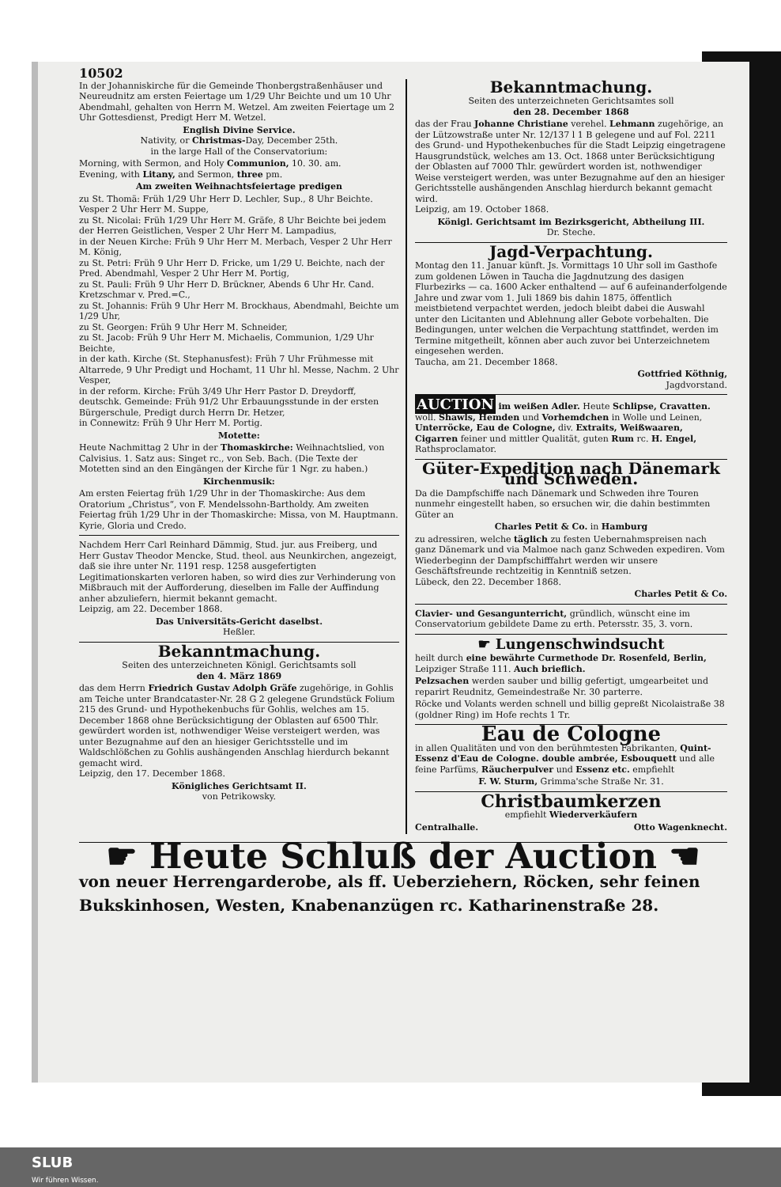10502
In der Johanniskirche für die Gemeinde Thonbergstraßenhäuser und Neureudnitz am ersten Feiertage um 1/29 Uhr Beichte und um 10 Uhr Abendmahl, gehalten von Herrn M. Wetzel. Am zweiten Feiertage um 2 Uhr Gottesdienst, Predigt Herr M. Wetzel.
English Divine Service.
Nativity, or Christmas-Day, December 25th.
in the large Hall of the Conservatorium:
Morning, with Sermon, and Holy Communion, 10. 30. am.
Evening, with Litany, and Sermon, three pm.
Am zweiten Weihnachtsfeiertage predigen
zu St. Thomä: Früh 1/29 Uhr Herr D. Lechler, Sup., 8 Uhr Beichte. Vesper 2 Uhr Herr M. Suppe,
zu St. Nicolai: Früh 1/29 Uhr Herr M. Gräfe, 8 Uhr Beichte bei jedem der Herren Geistlichen, Vesper 2 Uhr Herr M. Lampadius,
in der Neuen Kirche: Früh 9 Uhr Herr M. Merbach, Vesper 2 Uhr Herr M. König,
zu St. Petri: Früh 9 Uhr Herr D. Fricke, um 1/29 U. Beichte, nach der Pred. Abendmahl, Vesper 2 Uhr Herr M. Portig,
zu St. Pauli: Früh 9 Uhr Herr D. Brückner, Abends 6 Uhr Hr. Cand. Kretzschmar v. Pred.=C.,
zu St. Johannis: Früh 9 Uhr Herr M. Brockhaus, Abendmahl, Beichte um 1/29 Uhr,
zu St. Georgen: Früh 9 Uhr Herr M. Schneider,
zu St. Jacob: Früh 9 Uhr Herr M. Michaelis, Communion, 1/29 Uhr Beichte,
in der kath. Kirche (St. Stephanusfest): Früh 7 Uhr Frühmesse mit Altarrede, 9 Uhr Predigt und Hochamt, 11 Uhr hl. Messe, Nachm. 2 Uhr Vesper,
in der reform. Kirche: Früh 3/49 Uhr Herr Pastor D. Dreydorff,
deutschk. Gemeinde: Früh 91/2 Uhr Erbauungsstunde in der ersten Bürgerschule, Predigt durch Herrn Dr. Hetzer,
in Connewitz: Früh 9 Uhr Herr M. Portig.
Motette:
Heute Nachmittag 2 Uhr in der Thomaskirche: Weihnachtslied, von Calvisius. 1. Satz aus: Singet rc., von Seb. Bach. (Die Texte der Motetten sind an den Eingängen der Kirche für 1 Ngr. zu haben.)
Kirchenmusik:
Am ersten Feiertag früh 1/29 Uhr in der Thomaskirche: Aus dem Oratorium „Christus“, von F. Mendelssohn-Bartholdy. Am zweiten Feiertag früh 1/29 Uhr in der Thomaskirche: Missa, von M. Hauptmann. Kyrie, Gloria und Credo.
Nachdem Herr Carl Reinhard Dämmig, Stud. jur. aus Freiberg, und Herr Gustav Theodor Mencke, Stud. theol. aus Neunkirchen, angezeigt, daß sie ihre unter Nr. 1191 resp. 1258 ausgefertigten Legitimationskarten verloren haben, so wird dies zur Verhinderung von Mißbrauch mit der Aufforderung, dieselben im Falle der Auffindung anher abzuliefern, hiermit bekannt gemacht.
Leipzig, am 22. December 1868.
Das Universitäts-Gericht daselbst.
Heßler.
Bekanntmachung.
Seiten des unterzeichneten Königl. Gerichtsamts soll
den 4. März 1869
das dem Herrn Friedrich Gustav Adolph Gräfe zugehörige, in Gohlis am Teiche unter Brandcataster-Nr. 28 G 2 gelegene Grundstück Folium 215 des Grund- und Hypothekenbuchs für Gohlis, welches am 15. December 1868 ohne Berücksichtigung der Oblasten auf 6500 Thlr. gewürdert worden ist, nothwendiger Weise versteigert werden, was unter Bezugnahme auf den an hiesiger Gerichtsstelle und im Waldschlößchen zu Gohlis aushängenden Anschlag hierdurch bekannt gemacht wird.
Leipzig, den 17. December 1868.
Königliches Gerichtsamt II.
von Petrikowsky.
Bekanntmachung.
Seiten des unterzeichneten Gerichtsamtes soll
den 28. December 1868
das der Frau Johanne Christiane verehel. Lehmann zugehörige, an der Lützowstraße unter Nr. 12/137 l 1 B gelegene und auf Fol. 2211 des Grund- und Hypothekenbuches für die Stadt Leipzig eingetragene Hausgrundstück, welches am 13. Oct. 1868 unter Berücksichtigung der Oblasten auf 7000 Thlr. gewürdert worden ist, nothwendiger Weise versteigert werden, was unter Bezugnahme auf den an hiesiger Gerichtsstelle aushängenden Anschlag hierdurch bekannt gemacht wird.
Leipzig, am 19. October 1868.
Königl. Gerichtsamt im Bezirksgericht, Abtheilung III.
Dr. Steche.
Jagd-Verpachtung.
Montag den 11. Januar künft. Js. Vormittags 10 Uhr soll im Gasthofe zum goldenen Löwen in Taucha die Jagdnutzung des dasigen Flurbezirks — ca. 1600 Acker enthaltend — auf 6 aufeinanderfolgende Jahre und zwar vom 1. Juli 1869 bis dahin 1875, öffentlich meistbietend verpachtet werden, jedoch bleibt dabei die Auswahl unter den Licitanten und Ablehnung aller Gebote vorbehalten. Die Bedingungen, unter welchen die Verpachtung stattfindet, werden im Termine mitgetheilt, können aber auch zuvor bei Unterzeichnetem eingesehen werden.
Taucha, am 21. December 1868.
Gottfried Köthnig,
Jagdvorstand.
AUCTION im weißen Adler. Heute Schlipse, Cravatten. woll. Shawls, Hemden und Vorhemdchen in Wolle und Leinen, Unterröcke, Eau de Cologne, div. Extraits, Weißwaaren, Cigarren feiner und mittler Qualität, guten Rum rc. H. Engel, Rathsproclamator.
Güter-Expedition nach Dänemark und Schweden.
Da die Dampfschiffe nach Dänemark und Schweden ihre Touren nunmehr eingestellt haben, so ersuchen wir, die dahin bestimmten Güter an
Charles Petit & Co. in Hamburg
zu adressiren, welche täglich zu festen Uebernahmspreisen nach ganz Dänemark und via Malmoe nach ganz Schweden expediren. Vom Wiederbeginn der Dampfschifffahrt werden wir unsere Geschäftsfreunde rechtzeitig in Kenntniß setzen.
Lübeck, den 22. December 1868.
Charles Petit & Co.
Clavier- und Gesangunterricht, gründlich, wünscht eine im Conservatorium gebildete Dame zu erth. Petersstr. 35, 3. vorn.
☛ Lungenschwindsucht
heilt durch eine bewährte Curmethode Dr. Rosenfeld, Berlin, Leipziger Straße 111. Auch brieflich.
Pelzsachen werden sauber und billig gefertigt, umgearbeitet und reparirt Reudnitz, Gemeindestraße Nr. 30 parterre.
Röcke und Volants werden schnell und billig gepreßt Nicolaistraße 38 (goldner Ring) im Hofe rechts 1 Tr.
Eau de Cologne
in allen Qualitäten und von den berühmtesten Fabrikanten, Quint-Essenz d'Eau de Cologne. double ambrée, Esbouquett und alle feine Parfüms, Räucherpulver und Essenz etc. empfiehlt
F. W. Sturm, Grimma'sche Straße Nr. 31.
Christbaumkerzen
empfiehlt Wiederverkäufern
Centralhalle. Otto Wagenknecht.
☛ Heute Schluß der Auction ☚
von neuer Herrengarderobe, als ff. Ueberziehern, Röcken, sehr feinen Bukskinhosen, Westen, Knabenanzügen rc. Katharinenstraße 28.
SLUB
Wir führen Wissen.